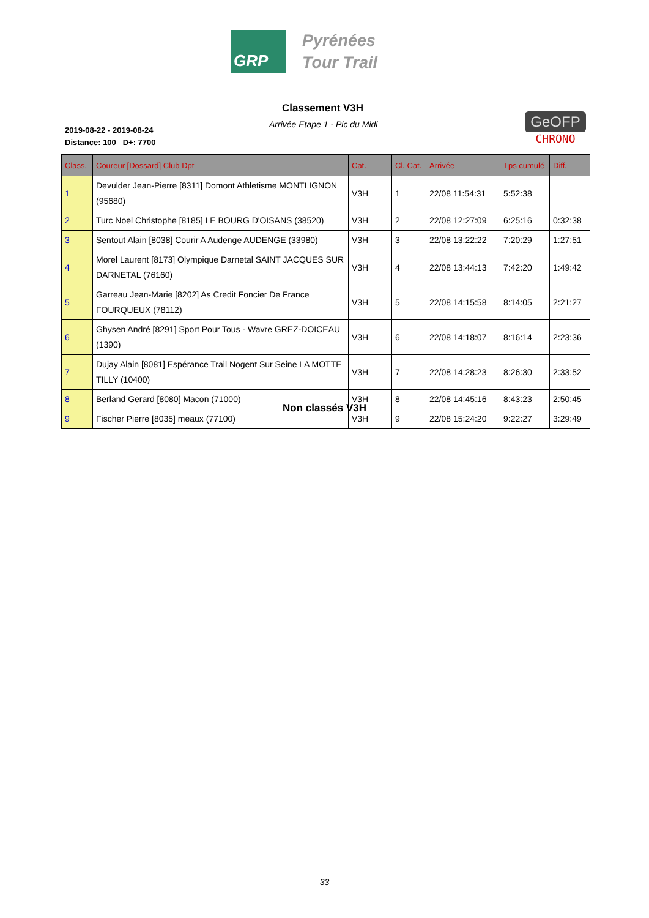GRP
Pyrénées
Tour Trail
Classement V3H
Arrivée Etape 1 - Pic du Midi
2019-08-22 - 2019-08-24
Distance: 100 D+: 7700
GeOFP
CHRONO
| Class. | Coureur [Dossard] Club Dpt | Cat. | Cl. Cat. | Arrivée | Tps cumulé | Diff. |
| --- | --- | --- | --- | --- | --- | --- |
| 1 | Devulder Jean-Pierre [8311] Domont Athletisme MONTLIGNON (95680) | V3H | 1 | 22/08 11:54:31 | 5:52:38 | |
| 2 | Turc Noel Christophe [8185] LE BOURG D'OISANS (38520) | V3H | 2 | 22/08 12:27:09 | 6:25:16 | 0:32:38 |
| 3 | Sentout Alain [8038] Courir A Audenge AUDENGE (33980) | V3H | 3 | 22/08 13:22:22 | 7:20:29 | 1:27:51 |
| 4 | Morel Laurent [8173] Olympique Darnetal SAINT JACQUES SUR DARNETAL (76160) | V3H | 4 | 22/08 13:44:13 | 7:42:20 | 1:49:42 |
| 5 | Garreau Jean-Marie [8202] As Credit Foncier De France FOURQUEUX (78112) | V3H | 5 | 22/08 14:15:58 | 8:14:05 | 2:21:27 |
| 6 | Ghysen André [8291] Sport Pour Tous - Wavre GREZ-DOICEAU (1390) | V3H | 6 | 22/08 14:18:07 | 8:16:14 | 2:23:36 |
| 7 | Dujay Alain [8081] Espérance Trail Nogent Sur Seine LA MOTTE TILLY (10400) | V3H | 7 | 22/08 14:28:23 | 8:26:30 | 2:33:52 |
| 8 | Berland Gerard [8080] Macon (71000) | V3H | 8 | 22/08 14:45:16 | 8:43:23 | 2:50:45 |
| 9 | Fischer Pierre [8035] meaux (77100) | V3H | 9 | 22/08 15:24:20 | 9:22:27 | 3:29:49 |
Non classés V3H
33